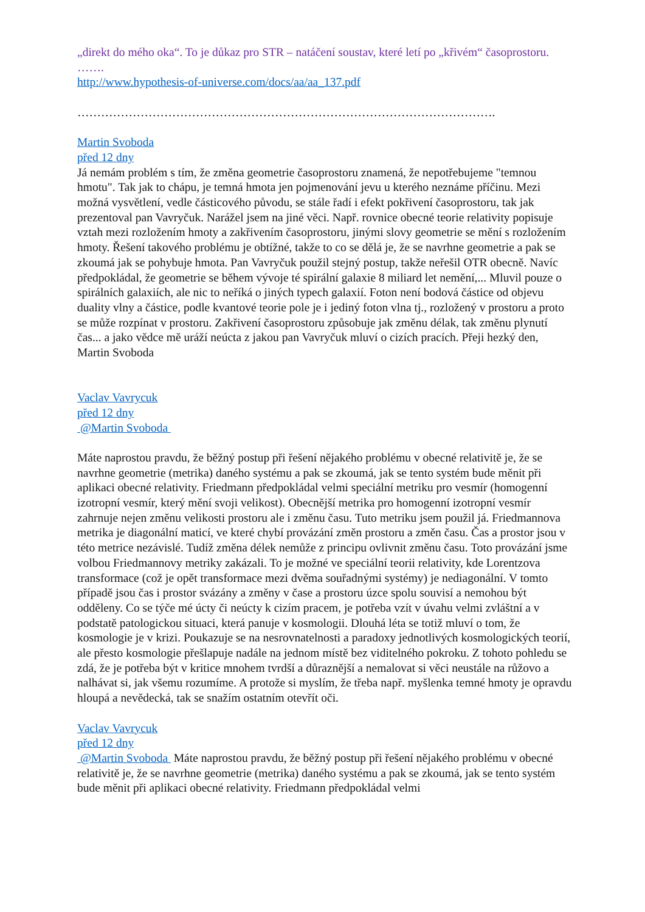„direkt do mého oka“. To je důkaz pro STR – natáčení soustav, které letí po „křivém“ časoprostoru.
…….
http://www.hypothesis-of-universe.com/docs/aa/aa_137.pdf
…………………………………………………………………………………………….
Martin Svoboda
před 12 dny
Já nemám problém s tím, že změna geometrie časoprostoru znamená, že nepotřebujeme "temnou hmotu". Tak jak to chápu, je temná hmota jen pojmenování jevu u kterého neznáme příčinu. Mezi možná vysvětlení, vedle částicového původu, se stále řadí i efekt pokřivení časoprostoru, tak jak prezentoval pan Vavryčuk. Narážel jsem na jiné věci. Např. rovnice obecné teorie relativity popisuje vztah mezi rozložením hmoty a zakřivením časoprostoru, jinými slovy geometrie se mění s rozložením hmoty. Řešení takového problému je obtížné, takže to co se dělá je, že se navrhne geometrie a pak se zkoumá jak se pohybuje hmota. Pan Vavryčuk použil stejný postup, takže neřešil OTR obecně. Navíc předpokládal, že geometrie se během vývoje té spirální galaxie 8 miliard let nemění,... Mluvil pouze o spirálních galaxiích, ale nic to neříká o jiných typech galaxií. Foton není bodová částice od objevu duality vlny a částice, podle kvantové teorie pole je i jediný foton vlna tj., rozložený v prostoru a proto se může rozpínat v prostoru. Zakřivení časoprostoru způsobuje jak změnu délak, tak změnu plynutí čas... a jako vědce mě uráží neúcta z jakou pan Vavryčuk mluví o cizích pracích. Přeji hezký den, Martin Svoboda
Vaclav Vavrycuk
před 12 dny
@Martin Svoboda
Máte naprostou pravdu, že běžný postup při řešení nějakého problému v obecné relativitě je, že se navrhne geometrie (metrika) daného systému a pak se zkoumá, jak se tento systém bude měnit při aplikaci obecné relativity. Friedmann předpokládal velmi speciální metriku pro vesmír (homogenní izotropní vesmír, který mění svoji velikost). Obecnější metrika pro homogenní izotropní vesmír zahrnuje nejen změnu velikosti prostoru ale i změnu času. Tuto metriku jsem použil já. Friedmannova metrika je diagonální maticí, ve které chybí provázání změn prostoru a změn času. Čas a prostor jsou v této metrice nezávislé. Tudíž změna délek nemůže z principu ovlivnit změnu času. Toto provázání jsme volbou Friedmannovy metriky zakázali. To je možné ve speciální teorii relativity, kde Lorentzova transformace (což je opět transformace mezi dvěma souřadnými systémy) je nediagonální. V tomto případě jsou čas i prostor svázány a změny v čase a prostoru úzce spolu souvisí a nemohou být odděleny. Co se týče mé úcty či neúcty k cizím pracem, je potřeba vzít v úvahu velmi zvláštní a v podstatě patologickou situaci, která panuje v kosmologii. Dlouhá léta se totiž mluví o tom, že kosmologie je v krizi. Poukazuje se na nesrovnatelnosti a paradoxy jednotlivých kosmologických teorií, ale přesto kosmologie přešlapuje nadále na jednom místě bez viditelného pokroku. Z tohoto pohledu se zdá, že je potřeba být v kritice mnohem tvrdší a důraznější a nemalovat si věci neustále na růžovo a nalhávat si, jak všemu rozumíme. A protože si myslím, že třeba např. myšlenka temné hmoty je opravdu hloupá a nevědecká, tak se snažím ostatním otevřít oči.
Vaclav Vavrycuk
před 12 dny
@Martin Svoboda Máte naprostou pravdu, že běžný postup při řešení nějakého problému v obecné relativitě je, že se navrhne geometrie (metrika) daného systému a pak se zkoumá, jak se tento systém bude měnit při aplikaci obecné relativity. Friedmann předpokládal velmi